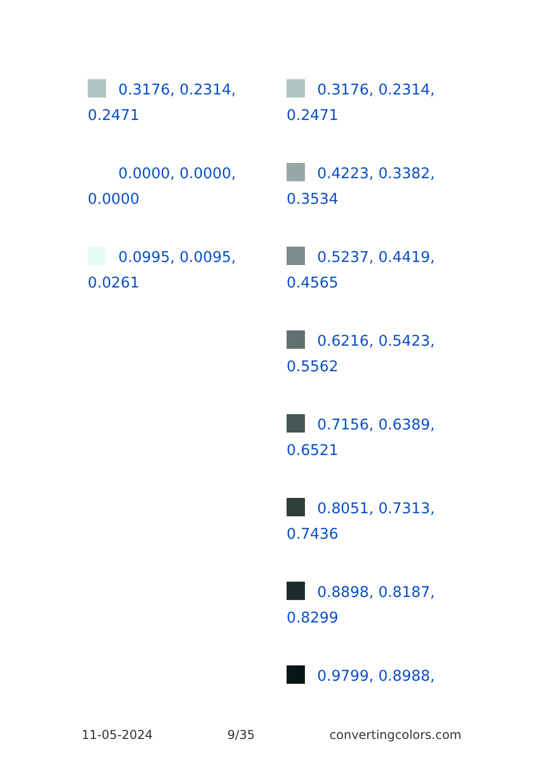0.3176, 0.2314, 0.2471
0.0000, 0.0000, 0.0000
0.0995, 0.0095, 0.0261
0.3176, 0.2314, 0.2471
0.4223, 0.3382, 0.3534
0.5237, 0.4419, 0.4565
0.6216, 0.5423, 0.5562
0.7156, 0.6389, 0.6521
0.8051, 0.7313, 0.7436
0.8898, 0.8187, 0.8299
0.9799, 0.8988,
11-05-2024 9/35 convertingcolors.com